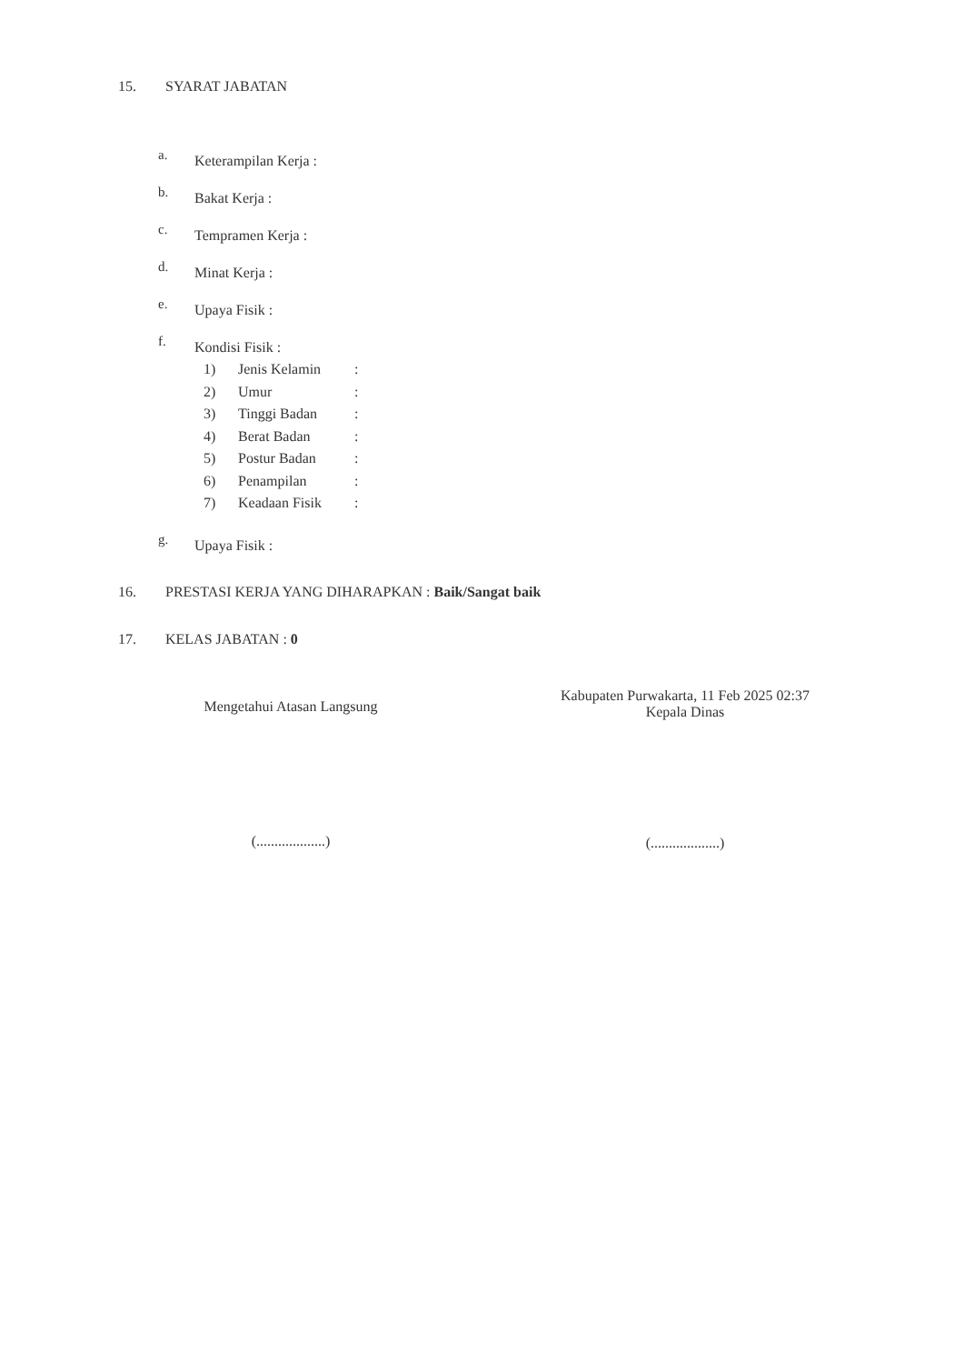15. SYARAT JABATAN
a. Keterampilan Kerja :
b. Bakat Kerja :
c. Tempramen Kerja :
d. Minat Kerja :
e. Upaya Fisik :
f. Kondisi Fisik :
1) Jenis Kelamin:
2) Umur:
3) Tinggi Badan:
4) Berat Badan:
5) Postur Badan:
6) Penampilan:
7) Keadaan Fisik:
g. Upaya Fisik :
16. PRESTASI KERJA YANG DIHARAPKAN : Baik/Sangat baik
17. KELAS JABATAN : 0
Mengetahui Atasan Langsung
(...................)
Kabupaten Purwakarta, 11 Feb 2025 02:37
Kepala Dinas
(...................)